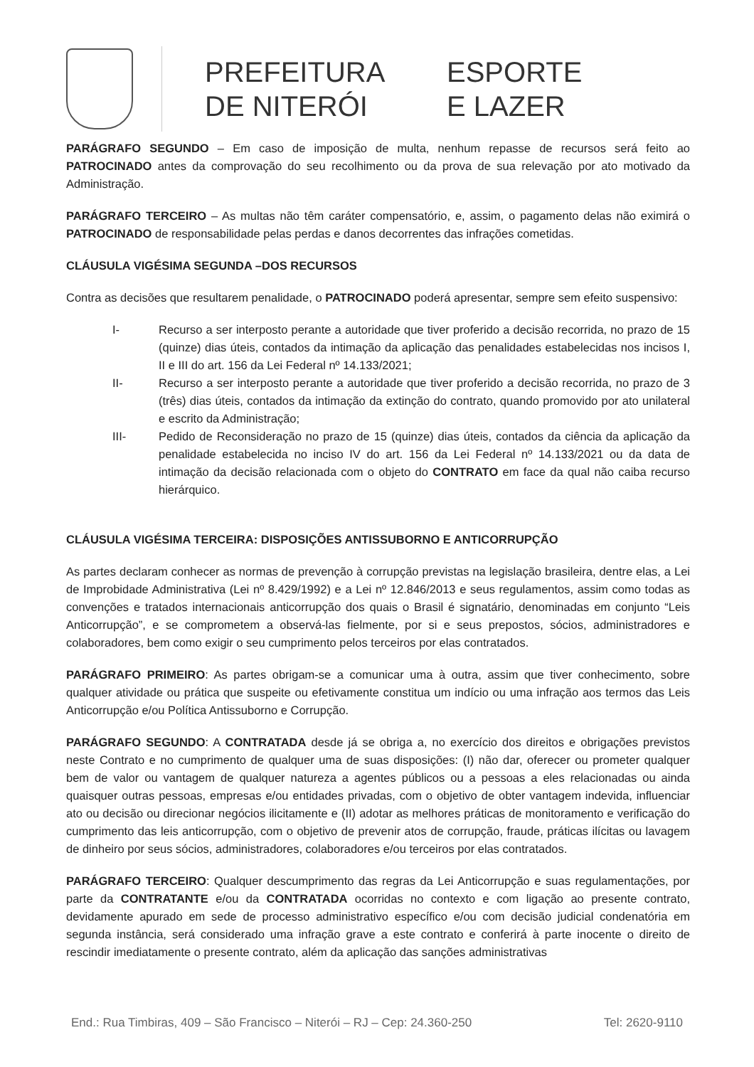PREFEITURA
DE NITERÓI
ESPORTE
E LAZER
PARÁGRAFO SEGUNDO – Em caso de imposição de multa, nenhum repasse de recursos será feito ao PATROCINADO antes da comprovação do seu recolhimento ou da prova de sua relevação por ato motivado da Administração.
PARÁGRAFO TERCEIRO – As multas não têm caráter compensatório, e, assim, o pagamento delas não eximirá o PATROCINADO de responsabilidade pelas perdas e danos decorrentes das infrações cometidas.
CLÁUSULA VIGÉSIMA SEGUNDA –DOS RECURSOS
Contra as decisões que resultarem penalidade, o PATROCINADO poderá apresentar, sempre sem efeito suspensivo:
I- Recurso a ser interposto perante a autoridade que tiver proferido a decisão recorrida, no prazo de 15 (quinze) dias úteis, contados da intimação da aplicação das penalidades estabelecidas nos incisos I, II e III do art. 156 da Lei Federal nº 14.133/2021;
II- Recurso a ser interposto perante a autoridade que tiver proferido a decisão recorrida, no prazo de 3 (três) dias úteis, contados da intimação da extinção do contrato, quando promovido por ato unilateral e escrito da Administração;
III- Pedido de Reconsideração no prazo de 15 (quinze) dias úteis, contados da ciência da aplicação da penalidade estabelecida no inciso IV do art. 156 da Lei Federal nº 14.133/2021 ou da data de intimação da decisão relacionada com o objeto do CONTRATO em face da qual não caiba recurso hierárquico.
CLÁUSULA VIGÉSIMA TERCEIRA: DISPOSIÇÕES ANTISSUBORNO E ANTICORRUPÇÃO
As partes declaram conhecer as normas de prevenção à corrupção previstas na legislação brasileira, dentre elas, a Lei de Improbidade Administrativa (Lei nº 8.429/1992) e a Lei nº 12.846/2013 e seus regulamentos, assim como todas as convenções e tratados internacionais anticorrupção dos quais o Brasil é signatário, denominadas em conjunto “Leis Anticorrupção”, e se comprometem a observá-las fielmente, por si e seus prepostos, sócios, administradores e colaboradores, bem como exigir o seu cumprimento pelos terceiros por elas contratados.
PARÁGRAFO PRIMEIRO: As partes obrigam-se a comunicar uma à outra, assim que tiver conhecimento, sobre qualquer atividade ou prática que suspeite ou efetivamente constitua um indício ou uma infração aos termos das Leis Anticorrupção e/ou Política Antissuborno e Corrupção.
PARÁGRAFO SEGUNDO: A CONTRATADA desde já se obriga a, no exercício dos direitos e obrigações previstos neste Contrato e no cumprimento de qualquer uma de suas disposições: (I) não dar, oferecer ou prometer qualquer bem de valor ou vantagem de qualquer natureza a agentes públicos ou a pessoas a eles relacionadas ou ainda quaisquer outras pessoas, empresas e/ou entidades privadas, com o objetivo de obter vantagem indevida, influenciar ato ou decisão ou direcionar negócios ilicitamente e (II) adotar as melhores práticas de monitoramento e verificação do cumprimento das leis anticorrupção, com o objetivo de prevenir atos de corrupção, fraude, práticas ilícitas ou lavagem de dinheiro por seus sócios, administradores, colaboradores e/ou terceiros por elas contratados.
PARÁGRAFO TERCEIRO: Qualquer descumprimento das regras da Lei Anticorrupção e suas regulamentações, por parte da CONTRATANTE e/ou da CONTRATADA ocorridas no contexto e com ligação ao presente contrato, devidamente apurado em sede de processo administrativo específico e/ou com decisão judicial condenatória em segunda instância, será considerado uma infração grave a este contrato e conferirá à parte inocente o direito de rescindir imediatamente o presente contrato, além da aplicação das sanções administrativas
End.: Rua Timbiras, 409 – São Francisco – Niterói – RJ – Cep: 24.360-250 Tel: 2620-9110